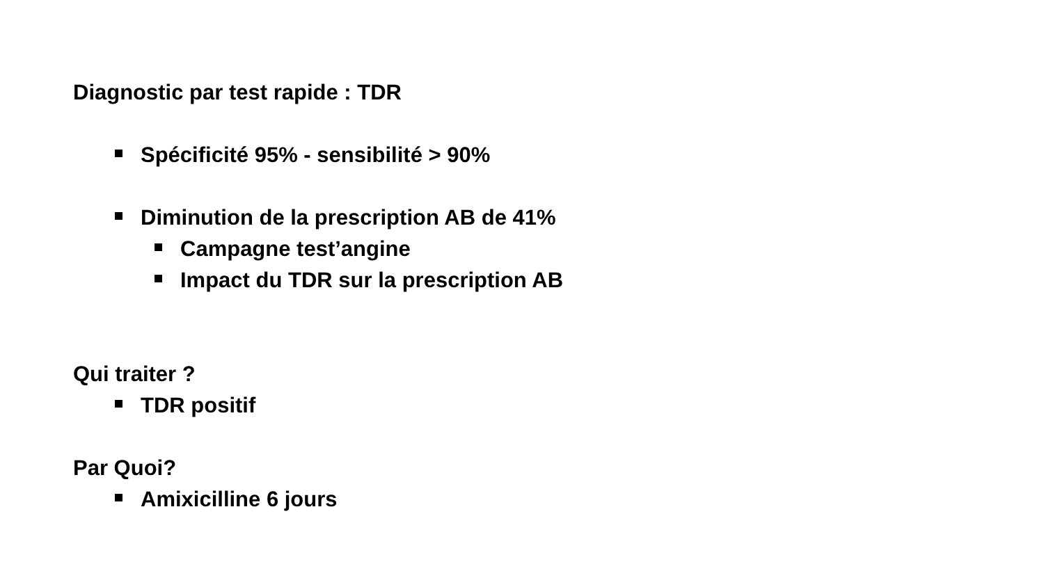Diagnostic par test rapide : TDR
Spécificité 95% - sensibilité > 90%
Diminution de la prescription AB de 41%
Campagne test’angine
Impact du TDR sur la prescription AB
Qui traiter ?
TDR positif
Par Quoi?
Amixicilline 6 jours